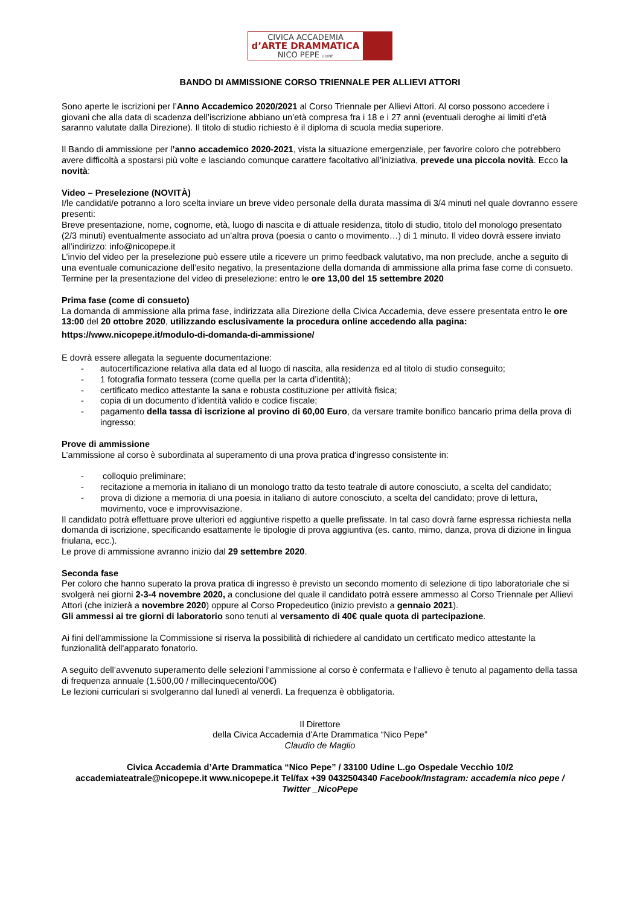CIVICA ACCADEMIA
d’ARTE DRAMMATICA
NICO PEPE UDINE
BANDO DI AMMISSIONE CORSO TRIENNALE PER ALLIEVI ATTORI
Sono aperte le iscrizioni per l’Anno Accademico 2020/2021 al Corso Triennale per Allievi Attori. Al corso possono accedere i giovani che alla data di scadenza dell’iscrizione abbiano un’età compresa fra i 18 e i 27 anni (eventuali deroghe ai limiti d’età saranno valutate dalla Direzione). Il titolo di studio richiesto è il diploma di scuola media superiore.
Il Bando di ammissione per l’anno accademico 2020-2021, vista la situazione emergenziale, per favorire coloro che potrebbero avere difficoltà a spostarsi più volte e lasciando comunque carattere facoltativo all’iniziativa, prevede una piccola novità. Ecco la novità:
Video – Preselezione (NOVITÀ)
I/le candidati/e potranno a loro scelta inviare un breve video personale della durata massima di 3/4 minuti nel quale dovranno essere presenti:
Breve presentazione, nome, cognome, età, luogo di nascita e di attuale residenza, titolo di studio, titolo del monologo presentato (2/3 minuti) eventualmente associato ad un’altra prova (poesia o canto o movimento…) di 1 minuto. Il video dovrà essere inviato all’indirizzo: info@nicopepe.it
L’invio del video per la preselezione può essere utile a ricevere un primo feedback valutativo, ma non preclude, anche a seguito di una eventuale comunicazione dell’esito negativo, la presentazione della domanda di ammissione alla prima fase come di consueto.
Termine per la presentazione del video di preselezione: entro le ore 13,00 del 15 settembre 2020
Prima fase (come di consueto)
La domanda di ammissione alla prima fase, indirizzata alla Direzione della Civica Accademia, deve essere presentata entro le ore 13:00 del 20 ottobre 2020, utilizzando esclusivamente la procedura online accedendo alla pagina:
https://www.nicopepe.it/modulo-di-domanda-di-ammissione/
E dovrà essere allegata la seguente documentazione:
- autocertificazione relativa alla data ed al luogo di nascita, alla residenza ed al titolo di studio conseguito;
- 1 fotografia formato tessera (come quella per la carta d’identità);
- certificato medico attestante la sana e robusta costituzione per attività fisica;
- copia di un documento d’identità valido e codice fiscale;
- pagamento della tassa di iscrizione al provino di 60,00 Euro, da versare tramite bonifico bancario prima della prova di ingresso;
Prove di ammissione
L’ammissione al corso è subordinata al superamento di una prova pratica d’ingresso consistente in:
- colloquio preliminare;
- recitazione a memoria in italiano di un monologo tratto da testo teatrale di autore conosciuto, a scelta del candidato;
- prova di dizione a memoria di una poesia in italiano di autore conosciuto, a scelta del candidato; prove di lettura, movimento, voce e improvvisazione.
Il candidato potrà effettuare prove ulteriori ed aggiuntive rispetto a quelle prefissate. In tal caso dovrà farne espressa richiesta nella domanda di iscrizione, specificando esattamente le tipologie di prova aggiuntiva (es. canto, mimo, danza, prova di dizione in lingua friulana, ecc.).
Le prove di ammissione avranno inizio dal 29 settembre 2020.
Seconda fase
Per coloro che hanno superato la prova pratica di ingresso è previsto un secondo momento di selezione di tipo laboratoriale che si svolgerà nei giorni 2-3-4 novembre 2020, a conclusione del quale il candidato potrà essere ammesso al Corso Triennale per Allievi Attori (che inizierà a novembre 2020) oppure al Corso Propedeutico (inizio previsto a gennaio 2021).
Gli ammessi ai tre giorni di laboratorio sono tenuti al versamento di 40€ quale quota di partecipazione.
Ai fini dell'ammissione la Commissione si riserva la possibilità di richiedere al candidato un certificato medico attestante la funzionalità dell'apparato fonatorio.
A seguito dell’avvenuto superamento delle selezioni l’ammissione al corso è confermata e l’allievo è tenuto al pagamento della tassa di frequenza annuale (1.500,00 / millecinquecento/00€)
Le lezioni curriculari si svolgeranno dal lunedì al venerdì. La frequenza è obbligatoria.
Il Direttore
della Civica Accademia d'Arte Drammatica “Nico Pepe”
Claudio de Maglio
Civica Accademia d’Arte Drammatica “Nico Pepe” / 33100 Udine L.go Ospedale Vecchio 10/2
accademiateatrale@nicopepe.it www.nicopepe.it Tel/fax +39 0432504340 Facebook/Instagram: accademia nico pepe / Twitter _NicoPepe